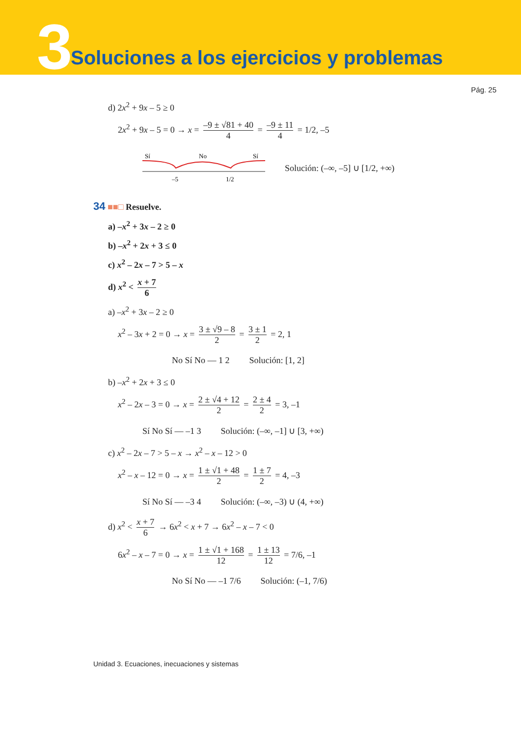3
Soluciones a los ejercicios y problemas
Pág. 25
d) 2x<sup>2</sup> + 9x – 5 ≥ 0
2x<sup>2</sup> + 9x – 5 = 0 → x = –9 ± √81 + 40 4 = –9 ± 11 4 = 1/2, –5
Sí
No
Sí
–5
1/2
Solución: (–∞, –5] ∪ [1/2, +∞)
34 ■■□ Resuelve.
a) –x<sup>2</sup> + 3x – 2 ≥ 0
b) –x<sup>2</sup> + 2x + 3 ≤ 0
c) x<sup>2</sup> – 2x – 7 > 5 – x
d) x<sup>2</sup> < x + 7 6
a) –x<sup>2</sup> + 3x – 2 ≥ 0
x<sup>2</sup> – 3x + 2 = 0 → x = 3 ± √9 – 8 2 = 3 ± 1 2 = 2, 1
No Sí No — 1 2 Solución: [1, 2]
b) –x<sup>2</sup> + 2x + 3 ≤ 0
x<sup>2</sup> – 2x – 3 = 0 → x = 2 ± √4 + 12 2 = 2 ± 4 2 = 3, –1
Sí No Sí — –1 3 Solución: (–∞, –1] ∪ [3, +∞)
c) x<sup>2</sup> – 2x – 7 > 5 – x → x<sup>2</sup> – x – 12 > 0
x<sup>2</sup> – x – 12 = 0 → x = 1 ± √1 + 48 2 = 1 ± 7 2 = 4, –3
Sí No Sí — –3 4 Solución: (–∞, –3) ∪ (4, +∞)
d) x<sup>2</sup> < x + 7 6 → 6x<sup>2</sup> < x + 7 → 6x<sup>2</sup> – x – 7 < 0
6x<sup>2</sup> – x – 7 = 0 → x = 1 ± √1 + 168 12 = 1 ± 13 12 = 7/6, –1
No Sí No — –1 7/6 Solución: (–1, 7/6)
Unidad 3. Ecuaciones, inecuaciones y sistemas